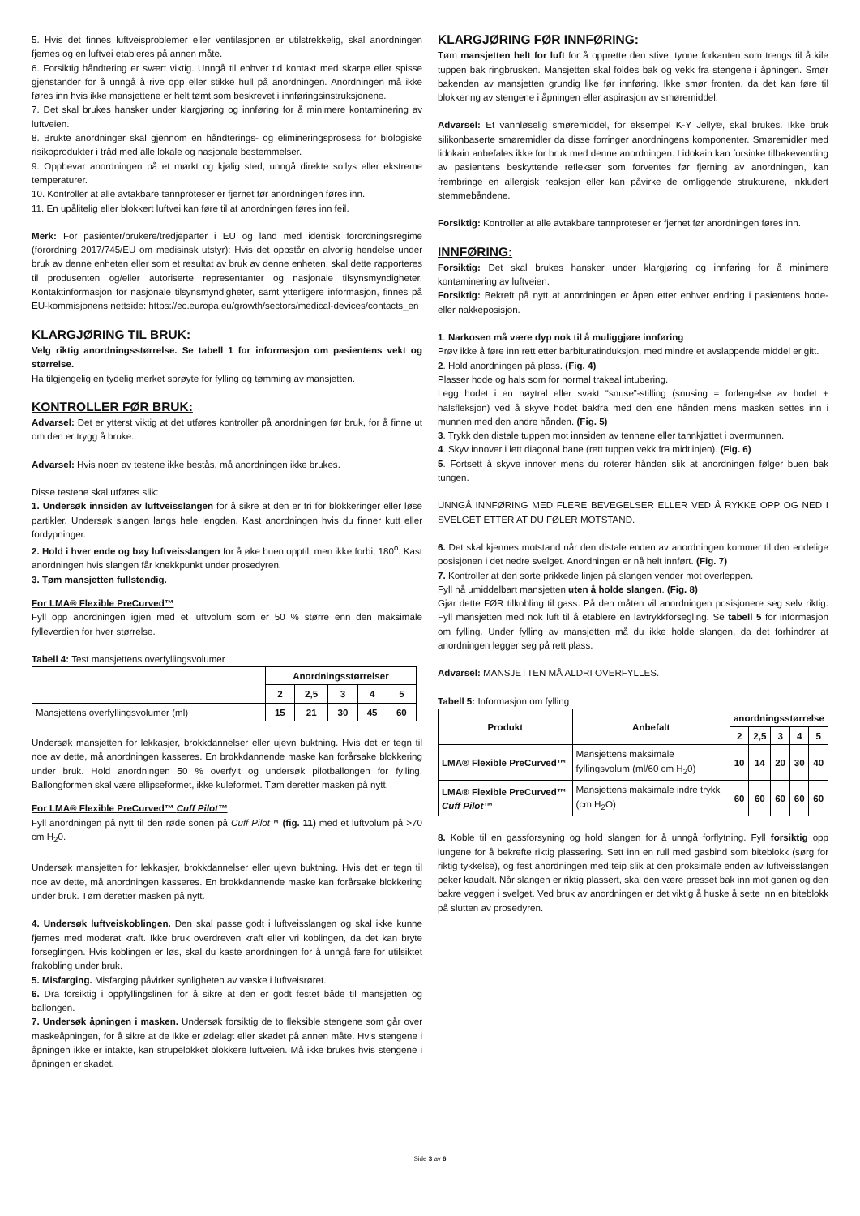5. Hvis det finnes luftveisproblemer eller ventilasjonen er utilstrekkelig, skal anordningen fjernes og en luftvei etableres på annen måte.
6. Forsiktig håndtering er svært viktig. Unngå til enhver tid kontakt med skarpe eller spisse gjenstander for å unngå å rive opp eller stikke hull på anordningen. Anordningen må ikke føres inn hvis ikke mansjettene er helt tømt som beskrevet i innføringsinstruksjonene.
7. Det skal brukes hansker under klargjøring og innføring for å minimere kontaminering av luftveien.
8. Brukte anordninger skal gjennom en håndterings- og elimineringsprosess for biologiske risikoprodukter i tråd med alle lokale og nasjonale bestemmelser.
9. Oppbevar anordningen på et mørkt og kjølig sted, unngå direkte sollys eller ekstreme temperaturer.
10. Kontroller at alle avtakbare tannproteser er fjernet før anordningen føres inn.
11. En upålitelig eller blokkert luftvei kan føre til at anordningen føres inn feil.
Merk: For pasienter/brukere/tredjeparter i EU og land med identisk forordningsregime (forordning 2017/745/EU om medisinsk utstyr): Hvis det oppstår en alvorlig hendelse under bruk av denne enheten eller som et resultat av bruk av denne enheten, skal dette rapporteres til produsenten og/eller autoriserte representanter og nasjonale tilsynsmyndigheter. Kontaktinformasjon for nasjonale tilsynsmyndigheter, samt ytterligere informasjon, finnes på EU-kommisjonens nettside: https://ec.europa.eu/growth/sectors/medical-devices/contacts_en
KLARGJØRING TIL BRUK:
Velg riktig anordningsstørrelse. Se tabell 1 for informasjon om pasientens vekt og størrelse.
Ha tilgjengelig en tydelig merket sprøyte for fylling og tømming av mansjetten.
KONTROLLER FØR BRUK:
Advarsel: Det er ytterst viktig at det utføres kontroller på anordningen før bruk, for å finne ut om den er trygg å bruke.
Advarsel: Hvis noen av testene ikke bestås, må anordningen ikke brukes.
Disse testene skal utføres slik:
1. Undersøk innsiden av luftveisslangen for å sikre at den er fri for blokkeringer eller løse partikler. Undersøk slangen langs hele lengden. Kast anordningen hvis du finner kutt eller fordypninger.
2. Hold i hver ende og bøy luftveisslangen for å øke buen opptil, men ikke forbi, 180<sup>o</sup>. Kast anordningen hvis slangen får knekkpunkt under prosedyren.
3. Tøm mansjetten fullstendig.
For LMA® Flexible PreCurved™
Fyll opp anordningen igjen med et luftvolum som er 50 % større enn den maksimale fylleverdien for hver størrelse.
Tabell 4: Test mansjettens overfyllingsvolumer
| | Anordningsstørrelser | | | | |
| | 2 | 2,5 | 3 | 4 | 5 |
| Mansjettens overfyllingsvolumer (ml) | 15 | 21 | 30 | 45 | 60 |
Undersøk mansjetten for lekkasjer, brokkdannelser eller ujevn buktning. Hvis det er tegn til noe av dette, må anordningen kasseres. En brokkdannende maske kan forårsake blokkering under bruk. Hold anordningen 50 % overfylt og undersøk pilotballongen for fylling. Ballongformen skal være ellipseformet, ikke kuleformet. Tøm deretter masken på nytt.
For LMA® Flexible PreCurved™ Cuff Pilot™
Fyll anordningen på nytt til den røde sonen på Cuff Pilot™ (fig. 11) med et luftvolum på >70 cm H<sub>2</sub>0.
Undersøk mansjetten for lekkasjer, brokkdannelser eller ujevn buktning. Hvis det er tegn til noe av dette, må anordningen kasseres. En brokkdannende maske kan forårsake blokkering under bruk. Tøm deretter masken på nytt.
4. Undersøk luftveiskoblingen. Den skal passe godt i luftveisslangen og skal ikke kunne fjernes med moderat kraft. Ikke bruk overdreven kraft eller vri koblingen, da det kan bryte forseglingen. Hvis koblingen er løs, skal du kaste anordningen for å unngå fare for utilsiktet frakobling under bruk.
5. Misfarging. Misfarging påvirker synligheten av væske i luftveisrøret.
6. Dra forsiktig i oppfyllingslinen for å sikre at den er godt festet både til mansjetten og ballongen.
7. Undersøk åpningen i masken. Undersøk forsiktig de to fleksible stengene som går over maskeåpningen, for å sikre at de ikke er ødelagt eller skadet på annen måte. Hvis stengene i åpningen ikke er intakte, kan strupelokket blokkere luftveien. Må ikke brukes hvis stengene i åpningen er skadet.
KLARGJØRING FØR INNFØRING:
Tøm mansjetten helt for luft for å opprette den stive, tynne forkanten som trengs til å kile tuppen bak ringbrusken. Mansjetten skal foldes bak og vekk fra stengene i åpningen. Smør bakenden av mansjetten grundig like før innføring. Ikke smør fronten, da det kan føre til blokkering av stengene i åpningen eller aspirasjon av smøremiddel.
Advarsel: Et vannløselig smøremiddel, for eksempel K-Y Jelly®, skal brukes. Ikke bruk silikonbaserte smøremidler da disse forringer anordningens komponenter. Smøremidler med lidokain anbefales ikke for bruk med denne anordningen. Lidokain kan forsinke tilbakevending av pasientens beskyttende reflekser som forventes før fjerning av anordningen, kan frembringe en allergisk reaksjon eller kan påvirke de omliggende strukturene, inkludert stemmebåndene.
Forsiktig: Kontroller at alle avtakbare tannproteser er fjernet før anordningen føres inn.
INNFØRING:
Forsiktig: Det skal brukes hansker under klargjøring og innføring for å minimere kontaminering av luftveien.
Forsiktig: Bekreft på nytt at anordningen er åpen etter enhver endring i pasientens hode- eller nakkeposisjon.
1. Narkosen må være dyp nok til å muliggjøre innføring
Prøv ikke å føre inn rett etter barbituratinduksjon, med mindre et avslappende middel er gitt.
2. Hold anordningen på plass. (Fig. 4)
Plasser hode og hals som for normal trakeal intubering.
Legg hodet i en nøytral eller svakt “snuse”-stilling (snusing = forlengelse av hodet + halsfleksjon) ved å skyve hodet bakfra med den ene hånden mens masken settes inn i munnen med den andre hånden. (Fig. 5)
3. Trykk den distale tuppen mot innsiden av tennene eller tannkjøttet i overmunnen.
4. Skyv innover i lett diagonal bane (rett tuppen vekk fra midtlinjen). (Fig. 6)
5. Fortsett å skyve innover mens du roterer hånden slik at anordningen følger buen bak tungen.
UNNGÅ INNFØRING MED FLERE BEVEGELSER ELLER VED Å RYKKE OPP OG NED I SVELGET ETTER AT DU FØLER MOTSTAND.
6. Det skal kjennes motstand når den distale enden av anordningen kommer til den endelige posisjonen i det nedre svelget. Anordningen er nå helt innført. (Fig. 7)
7. Kontroller at den sorte prikkede linjen på slangen vender mot overleppen.
Fyll nå umiddelbart mansjetten uten å holde slangen. (Fig. 8)
Gjør dette FØR tilkobling til gass. På den måten vil anordningen posisjonere seg selv riktig. Fyll mansjetten med nok luft til å etablere en lavtrykkforsegling. Se tabell 5 for informasjon om fylling. Under fylling av mansjetten må du ikke holde slangen, da det forhindrer at anordningen legger seg på rett plass.
Advarsel: MANSJETTEN MÅ ALDRI OVERFYLLES.
Tabell 5: Informasjon om fylling
| Produkt | Anbefalt | anordningsstørrelse | | | | |
| --- | --- | --- | --- | --- | --- | --- |
| | | 2 | 2,5 | 3 | 4 | 5 |
| LMA® Flexible PreCurved™ | Mansjettens maksimale fyllingsvolum (ml/60 cm H<sub>2</sub>0) | 10 | 14 | 20 | 30 | 40 |
| LMA® Flexible PreCurved™ Cuff Pilot™ | Mansjettens maksimale indre trykk (cm H<sub>2</sub>O) | 60 | 60 | 60 | 60 | 60 |
8. Koble til en gassforsyning og hold slangen for å unngå forflytning. Fyll forsiktig opp lungene for å bekrefte riktig plassering. Sett inn en rull med gasbind som biteblokk (sørg for riktig tykkelse), og fest anordningen med teip slik at den proksimale enden av luftveisslangen peker kaudalt. Når slangen er riktig plassert, skal den være presset bak inn mot ganen og den bakre veggen i svelget. Ved bruk av anordningen er det viktig å huske å sette inn en biteblokk på slutten av prosedyren.
Side 3 av 6